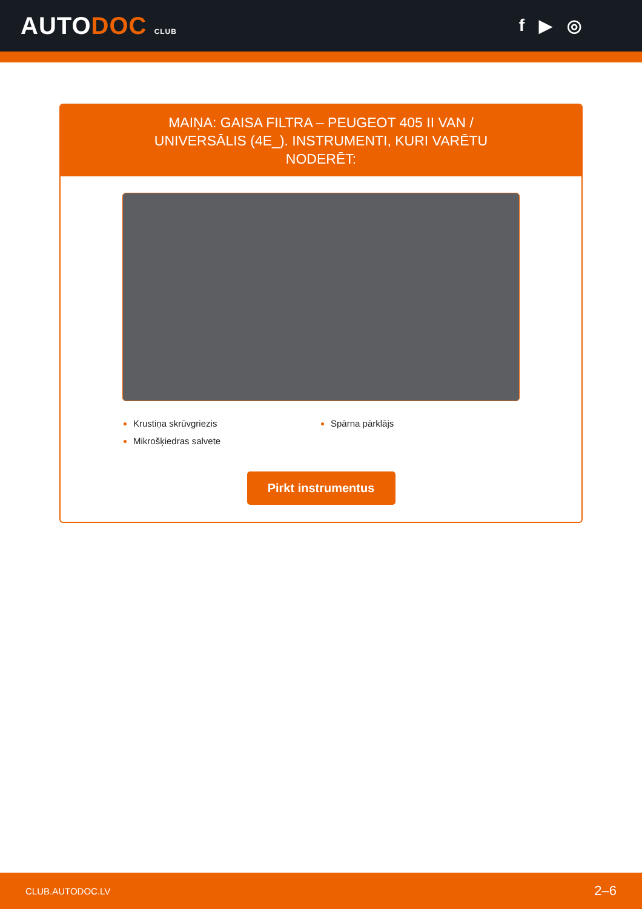AUTODOC CLUB
f ▶ ◎
MAIŅA: GAISA FILTRA – PEUGEOT 405 II VAN / UNIVERSĀLIS (4E_). INSTRUMENTI, KURI VARĒTU NODERĒT:
Krustiņa skrūvgriezis
Mikrošķiedras salvete
Spārna pārklājs
Pirkt instrumentus
CLUB.AUTODOC.LV 2–6